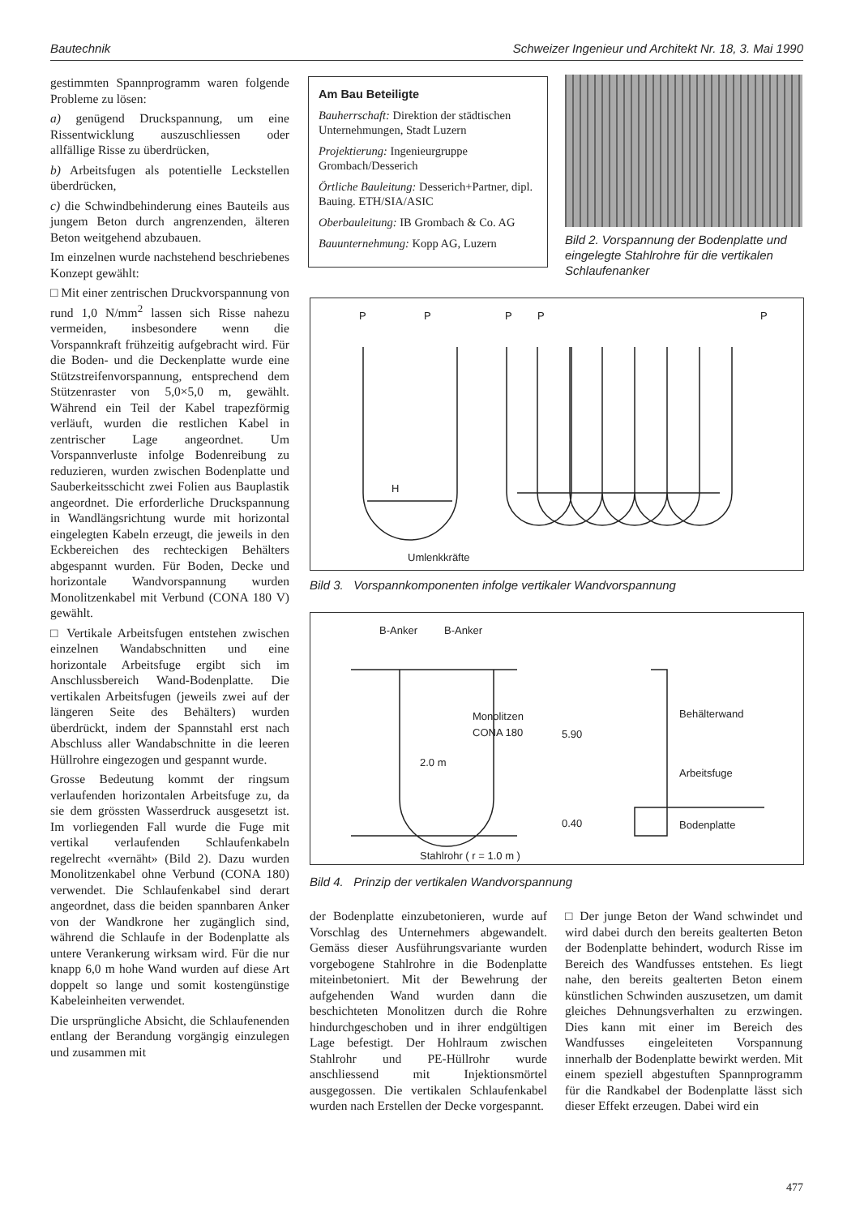Bautechnik Schweizer Ingenieur und Architekt Nr. 18, 3. Mai 1990
gestimmten Spannprogramm waren folgende Probleme zu lösen:
a) genügend Druckspannung, um eine Rissentwicklung auszuschliessen oder allfällige Risse zu überdrücken,
b) Arbeitsfugen als potentielle Leckstellen überdrücken,
c) die Schwindbehinderung eines Bauteils aus jungem Beton durch angrenzenden, älteren Beton weitgehend abzubauen.
Im einzelnen wurde nachstehend beschriebenes Konzept gewählt:
□ Mit einer zentrischen Druckvorspannung von rund 1,0 N/mm<sup>2</sup> lassen sich Risse nahezu vermeiden, insbesondere wenn die Vorspannkraft frühzeitig aufgebracht wird. Für die Boden- und die Deckenplatte wurde eine Stützstreifenvorspannung, entsprechend dem Stützenraster von 5,0×5,0 m, gewählt. Während ein Teil der Kabel trapezförmig verläuft, wurden die restlichen Kabel in zentrischer Lage angeordnet. Um Vorspannverluste infolge Bodenreibung zu reduzieren, wurden zwischen Bodenplatte und Sauberkeitsschicht zwei Folien aus Bauplastik angeordnet. Die erforderliche Druckspannung in Wandlängsrichtung wurde mit horizontal eingelegten Kabeln erzeugt, die jeweils in den Eckbereichen des rechteckigen Behälters abgespannt wurden. Für Boden, Decke und horizontale Wandvorspannung wurden Monolitzenkabel mit Verbund (CONA 180 V) gewählt.
□ Vertikale Arbeitsfugen entstehen zwischen einzelnen Wandabschnitten und eine horizontale Arbeitsfuge ergibt sich im Anschlussbereich Wand-Bodenplatte. Die vertikalen Arbeitsfugen (jeweils zwei auf der längeren Seite des Behälters) wurden überdrückt, indem der Spannstahl erst nach Abschluss aller Wandabschnitte in die leeren Hüllrohre eingezogen und gespannt wurde.
Grosse Bedeutung kommt der ringsum verlaufenden horizontalen Arbeitsfuge zu, da sie dem grössten Wasserdruck ausgesetzt ist. Im vorliegenden Fall wurde die Fuge mit vertikal verlaufenden Schlaufenkabeln regelrecht «vernäht» (Bild 2). Dazu wurden Monolitzenkabel ohne Verbund (CONA 180) verwendet. Die Schlaufenkabel sind derart angeordnet, dass die beiden spannbaren Anker von der Wandkrone her zugänglich sind, während die Schlaufe in der Bodenplatte als untere Verankerung wirksam wird. Für die nur knapp 6,0 m hohe Wand wurden auf diese Art doppelt so lange und somit kostengünstige Kabeleinheiten verwendet.
Die ursprüngliche Absicht, die Schlaufenenden entlang der Berandung vorgängig einzulegen und zusammen mit
Am Bau Beteiligte
Bauherrschaft: Direktion der städtischen Unternehmungen, Stadt Luzern
Projektierung: Ingenieurgruppe Grombach/Desserich
Örtliche Bauleitung: Desserich+Partner, dipl. Bauing. ETH/SIA/ASIC
Oberbauleitung: IB Grombach & Co. AG
Bauunternehmung: Kopp AG, Luzern
Bild 2. Vorspannung der Bodenplatte und eingelegte Stahlrohre für die vertikalen Schlaufenanker
P P P P P
H
Umlenkkräfte
Bild 3. Vorspannkomponenten infolge vertikaler Wandvorspannung
B-Anker B-Anker
Monolitzen
CONA 180
2.0 m
5.90
0.40
Behälterwand
Arbeitsfuge
Bodenplatte
Stahlrohr ( r = 1.0 m )
Bild 4. Prinzip der vertikalen Wandvorspannung
der Bodenplatte einzubetonieren, wurde auf Vorschlag des Unternehmers abgewandelt. Gemäss dieser Ausführungsvariante wurden vorgebogene Stahlrohre in die Bodenplatte miteinbetoniert. Mit der Bewehrung der aufgehenden Wand wurden dann die beschichteten Monolitzen durch die Rohre hindurchgeschoben und in ihrer endgültigen Lage befestigt. Der Hohlraum zwischen Stahlrohr und PE-Hüllrohr wurde anschliessend mit Injektionsmörtel ausgegossen. Die vertikalen Schlaufenkabel wurden nach Erstellen der Decke vorgespannt.
□ Der junge Beton der Wand schwindet und wird dabei durch den bereits gealterten Beton der Bodenplatte behindert, wodurch Risse im Bereich des Wandfusses entstehen. Es liegt nahe, den bereits gealterten Beton einem künstlichen Schwinden auszusetzen, um damit gleiches Dehnungsverhalten zu erzwingen. Dies kann mit einer im Bereich des Wandfusses eingeleiteten Vorspannung innerhalb der Bodenplatte bewirkt werden. Mit einem speziell abgestuften Spannprogramm für die Randkabel der Bodenplatte lässt sich dieser Effekt erzeugen. Dabei wird ein
477